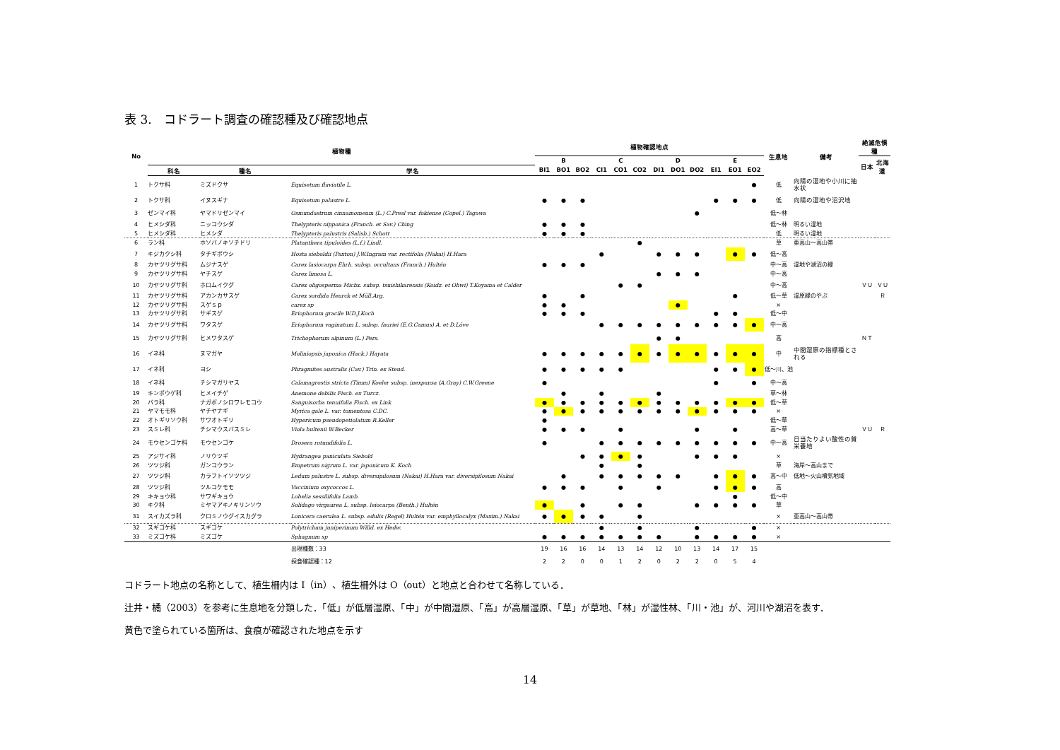表 3.　コドラート調査の確認種及び確認地点
| No | 植物種 | | | 植物確認地点 | | | | | | | | | | | | 生息地 | 備考 | 絶滅危惧種 | |
| --- | --- | --- | --- | --- | --- | --- | --- | --- | --- | --- | --- | --- | --- | --- | --- | --- | --- | --- | --- |
| | | | | B | | | C | | | D | | | E | | | | | 日本 | 北海道 |
| | 科名 | 種名 | 学名 | BI1 | BO1 | BO2 | CI1 | CO1 | CO2 | DI1 | DO1 | DO2 | EI1 | EO1 | EO2 | | | | |
| 1 | トクサ科 | ミズドクサ | Equisetum fluviatile L. | | | | | | | | | | | | ● | 低 | 向陽の湿地や小川に抽水状 | | |
| 2 | トクサ科 | イヌスギナ | Equisetum palustre L. | ● | ● | ● | | | | | | | ● | ● | ● | 低 | 向陽の湿地や沼沢地 | | |
| 3 | ゼンマイ科 | ヤマドリゼンマイ | Osmundastrum cinnamomeum (L.) C.Presl var. fokiense (Copel.) Tagawa | | | | | | | | | ● | | | | 低～林 | | | |
| 4 | ヒメシダ科 | ニッコウシダ | Thelypteris nipponica (Franch. et Sav.) Ching | ● | ● | ● | | | | | | | | | | 低～林 | 明るい湿地 | | |
| 5 | ヒメシダ科 | ヒメシダ | Thelypteris palustris (Salisb.) Schott | ● | ● | ● | | | | | | | | | | 低 | 明るい湿地 | | |
| 6 | ラン科 | ホソバノキソチドリ | Platanthera tipuloides (L.f.) Lindl. | | | | | | ● | | | | | | | 草 | 亜高山～高山帯 | | |
| 7 | キジカクシ科 | タチギボウシ | Hosta sieboldii (Paxton) J.W.Ingram var. rectifolia (Nakai) H.Hara | | | | ● | | | ● | ● | ● | | ● | ● | 低～高 | | | |
| 8 | カヤツリグサ科 | ムジナスゲ | Carex lasiocarpa Ehrh. subsp. occultans (Franch.) Hultén | ● | ● | ● | | | | | | | | | | 中～高 | 湿地や湖沼の縁 | | |
| 9 | カヤツリグサ科 | ヤチスゲ | Carex limosa L. | | | | | | | ● | ● | ● | | | | 中～高 | | | |
| 10 | カヤツリグサ科 | ホロムイクグ | Carex oligosperma Michx. subsp. tsuishikarensis (Koidz. et Ohwi) T.Koyama et Calder | | | | | ● | ● | | | | | | | 中～高 | | ＶＵ | ＶＵ |
| 11 | カヤツリグサ科 | アカンカサスゲ | Carex sordida Heurck et Müll.Arg. | ● | | ● | | | | | | | | ● | | 低～草 | 湿原縁のやぶ | | Ｒ |
| 12 | カヤツリグサ科 | スゲｓｐ | carex sp | ● | ● | | | | | | ● | | | | | × | | | |
| 13 | カヤツリグサ科 | サギスゲ | Eriophorum gracile W.D.J.Koch | ● | ● | ● | | | | | | | ● | ● | | 低～中 | | | |
| 14 | カヤツリグサ科 | ワタスゲ | Eriophorum vaginatum L. subsp. fauriei (E.G.Camus) A. et D.Löve | | | | ● | ● | ● | ● | ● | ● | ● | ● | ● | 中～高 | | | |
| 15 | カヤツリグサ科 | ヒメワタスゲ | Trichophorum alpinum (L.) Pers. | | | | | | | ● | ● | | | | | 高 | | ＮＴ | |
| 16 | イネ科 | ヌマガヤ | Moliniopsis japonica (Hack.) Hayata | ● | ● | ● | ● | ● | ● | ● | ● | ● | ● | ● | ● | 中 | 中間湿原の指標種とされる | | |
| 17 | イネ科 | ヨシ | Phragmites australis (Cav.) Trin. ex Steud. | ● | ● | ● | ● | ● | | | | | ● | ● | ● | 低～川、池 | | | |
| 18 | イネ科 | チシマガリヤス | Calamagrostis stricta (Timm) Koeler subsp. inexpansa (A.Gray) C.W.Greene | ● | | | | | | | | | ● | | ● | 中～高 | | | |
| 19 | キンポウゲ科 | ヒメイチゲ | Anemone debilis Fisch. ex Turcz. | | ● | | ● | | | ● | | | | | | 草～林 | | | |
| 20 | バラ科 | ナガボノシロワレモコウ | Sanguisorba tenuifolia Fisch. ex Link | ● | ● | ● | ● | ● | ● | ● | ● | ● | ● | ● | ● | 低～草 | | | |
| 21 | ヤマモモ科 | ヤチヤナギ | Myrica gale L. var. tomentosa C.DC. | ● | ● | ● | ● | ● | ● | ● | ● | ● | ● | ● | ● | × | | | |
| 22 | オトギリソウ科 | サワオトギリ | Hypericum pseudopetiolatum R.Keller | ● | | | | | | | | | | | | 低～草 | | | |
| 23 | スミレ科 | チシマウスバスミレ | Viola hultenii W.Becker | ● | ● | ● | | ● | | | | ● | | ● | | 高～草 | | ＶＵ | Ｒ |
| 24 | モウセンゴケ科 | モウセンゴケ | Drosera rotundifolia L. | ● | | | ● | ● | ● | ● | ● | ● | ● | ● | ● | 中～高 | 日当たりよい酸性の貧栄養地 | | |
| 25 | アジサイ科 | ノリウツギ | Hydrangea paniculata Siebold | | | ● | ● | ● | ● | | | ● | ● | ● | | × | | | |
| 26 | ツツジ科 | ガンコウラン | Empetrum nigrum L. var. japonicum K. Koch | | | | ● | | ● | | | | | | | 草 | 海岸～高山まで | | |
| 27 | ツツジ科 | カラフトイソツツジ | Ledum palustre L. subsp. diversipilosum (Nakai) H.Hara var. diversipilosum Nakai | | ● | | ● | ● | ● | ● | ● | | ● | ● | ● | 高～中 | 低地～火山噴気地域 | | |
| 28 | ツツジ科 | ツルコケモモ | Vaccinium oxycoccos L. | ● | ● | ● | | ● | | ● | | | ● | ● | ● | 高 | | | |
| 29 | キキョウ科 | サワギキョウ | Lobelia sessilifolia Lamb. | | | | | | | | | | | ● | | 低～中 | | | |
| 30 | キク科 | ミヤマアキノキリンソウ | Solidago virgaurea L. subsp. leiocarpa (Benth.) Hultén | ● | | ● | | ● | ● | | | ● | ● | ● | ● | 草 | | | |
| 31 | スイカズラ科 | クロミノウグイスカグラ | Lonicera caerulea L. subsp. edulis (Regel) Hultén var. emphyllocalyx (Maxim.) Nakai | ● | ● | ● | ● | | ● | | | | | | | × | 亜高山～高山帯 | | |
| 32 | スギゴケ科 | スギゴケ | Polytrichum juniperinum Willd. ex Hedw. | | | | ● | | ● | | | ● | | | ● | × | | | |
| 33 | ミズゴケ科 | ミズゴケ | Sphagnum sp | ● | ● | ● | ● | ● | ● | ● | | ● | ● | ● | ● | × | | | |
| | | | 出現種数：33 | 19 | 16 | 16 | 14 | 13 | 14 | 12 | 10 | 13 | 14 | 17 | 15 | | | | |
| | | | 採食確認種：12 | 2 | 2 | 0 | 0 | 1 | 2 | 0 | 2 | 2 | 0 | 5 | 4 | | | | |
コドラート地点の名称として、植生柵内は I（in）、植生柵外は O（out）と地点と合わせて名称している．
辻井・橘（2003）を参考に生息地を分類した．「低」が低層湿原、「中」が中間湿原、「高」が高層湿原、「草」が草地、「林」が湿性林、「川・池」が、河川や湖沼を表す．
黄色で塗られている箇所は、食痕が確認された地点を示す
14